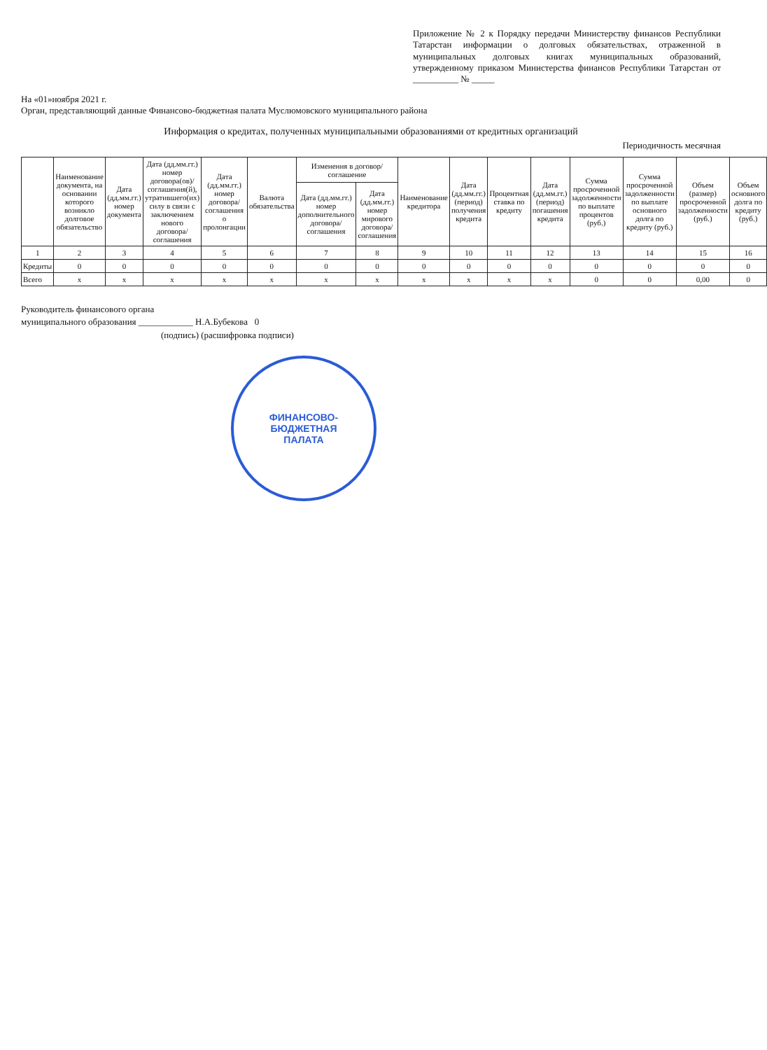Приложение № 2 к Порядку передачи Министерству финансов Республики Татарстан информации о долговых обязательствах, отраженной в муниципальных долговых книгах муниципальных образований, утвержденному приказом Министерства финансов Республики Татарстан от __________ № _____
На «01»ноября 2021 г.
Орган, представляющий данные Финансово-бюджетная палата Муслюмовского муниципального района
Информация о кредитах, полученных муниципальными образованиями от кредитных организаций
Периодичность месячная
| | Наименование документа, на основании которого возникло долговое обязательство | Дата (дд.мм.гг.) номер документа | Дата (дд.мм.гг.) номер договора(ов)/ соглашения(й), утратившего(их) силу в связи с заключением нового договора/соглашения | Дата (дд.мм.гг.) номер договора/ соглашения о пролонгации | Валюта обязательства | Изменения в договор/соглашение | | Наименование кредитора | Дата (дд.мм.гг.) (период) получения кредита | Процентная ставка по кредиту | Дата (дд.мм.гг.) (период) погашения кредита | Сумма просроченной задолженности по выплате процентов (руб.) | Сумма просроченной задолженности по выплате основного долга по кредиту (руб.) | Объем (размер) просроченной задолженности (руб.) | Объем основного долга по кредиту (руб.) |
| --- | --- | --- | --- | --- | --- | --- | --- | --- | --- | --- | --- | --- | --- | --- | --- |
| | | | | | | Дата (дд.мм.гг.) номер дополнительного договора/ соглашения | Дата (дд.мм.гг.) номер мирового договора/ соглашения | | | | | | | | |
| 1 | 2 | 3 | 4 | 5 | 6 | 7 | 8 | 9 | 10 | 11 | 12 | 13 | 14 | 15 | 16 |
| Кредиты | 0 | 0 | 0 | 0 | 0 | 0 | 0 | 0 | 0 | 0 | 0 | 0 | 0 | 0 | 0 |
| Всего | x | x | x | x | x | x | x | x | x | x | x | 0 | 0 | 0,00 | 0 |
Руководитель финансового органа
муниципального образования ____________ Н.А.Бубекова 0
(подпись) (расшифровка подписи)
ФИНАНСОВО-
БЮДЖЕТНАЯ
ПАЛАТА